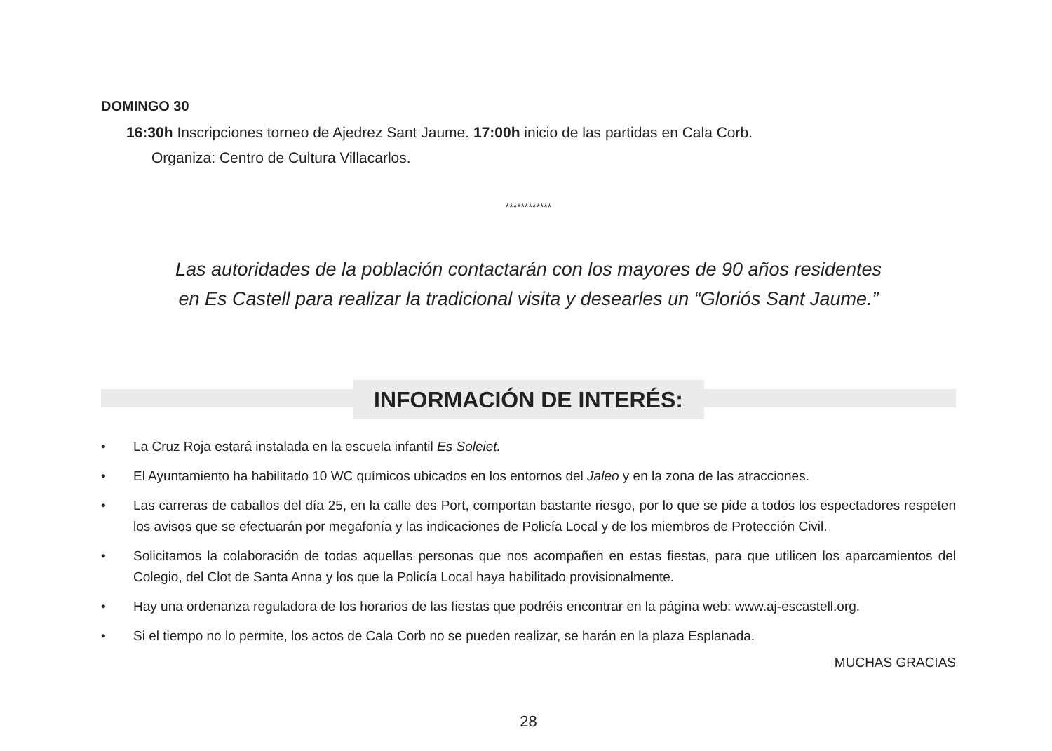DOMINGO 30
16:30h Inscripciones torneo de Ajedrez Sant Jaume. 17:00h inicio de las partidas en Cala Corb.
Organiza: Centro de Cultura Villacarlos.
************
Las autoridades de la población contactarán con los mayores de 90 años residentes
en Es Castell para realizar la tradicional visita y desearles un “Gloriós Sant Jaume.”
INFORMACIÓN DE INTERÉS:
• La Cruz Roja estará instalada en la escuela infantil Es Soleiet.
• El Ayuntamiento ha habilitado 10 WC químicos ubicados en los entornos del Jaleo y en la zona de las atracciones.
• Las carreras de caballos del día 25, en la calle des Port, comportan bastante riesgo, por lo que se pide a todos los espectadores respeten los avisos que se efectuarán por megafonía y las indicaciones de Policía Local y de los miembros de Protección Civil.
• Solicitamos la colaboración de todas aquellas personas que nos acompañen en estas fiestas, para que utilicen los aparcamientos del Colegio, del Clot de Santa Anna y los que la Policía Local haya habilitado provisionalmente.
• Hay una ordenanza reguladora de los horarios de las fiestas que podréis encontrar en la página web: www.aj-escastell.org.
• Si el tiempo no lo permite, los actos de Cala Corb no se pueden realizar, se harán en la plaza Esplanada.
MUCHAS GRACIAS
28